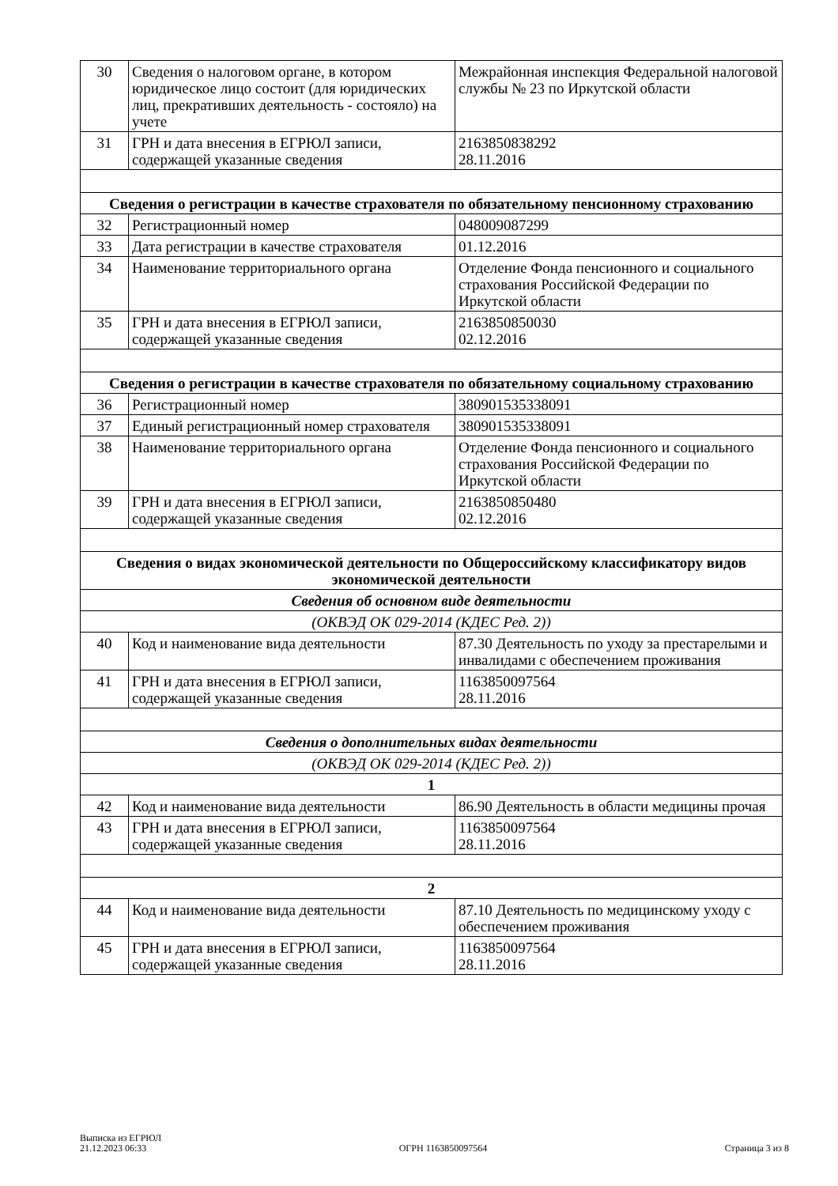| 30 | Сведения о налоговом органе, в котором юридическое лицо состоит (для юридических лиц, прекративших деятельность - состояло) на учете | Межрайонная инспекция Федеральной налоговой службы № 23 по Иркутской области |
| 31 | ГРН и дата внесения в ЕГРЮЛ записи, содержащей указанные сведения | 2163850838292 28.11.2016 |
| Сведения о регистрации в качестве страхователя по обязательному пенсионному страхованию | | |
| 32 | Регистрационный номер | 048009087299 |
| 33 | Дата регистрации в качестве страхователя | 01.12.2016 |
| 34 | Наименование территориального органа | Отделение Фонда пенсионного и социального страхования Российской Федерации по Иркутской области |
| 35 | ГРН и дата внесения в ЕГРЮЛ записи, содержащей указанные сведения | 2163850850030 02.12.2016 |
| Сведения о регистрации в качестве страхователя по обязательному социальному страхованию | | |
| 36 | Регистрационный номер | 380901535338091 |
| 37 | Единый регистрационный номер страхователя | 380901535338091 |
| 38 | Наименование территориального органа | Отделение Фонда пенсионного и социального страхования Российской Федерации по Иркутской области |
| 39 | ГРН и дата внесения в ЕГРЮЛ записи, содержащей указанные сведения | 2163850850480 02.12.2016 |
| Сведения о видах экономической деятельности по Общероссийскому классификатору видов экономической деятельности | | |
| Сведения об основном виде деятельности | | |
| (ОКВЭД ОК 029-2014 (КДЕС Ред. 2)) | | |
| 40 | Код и наименование вида деятельности | 87.30 Деятельность по уходу за престарелыми и инвалидами с обеспечением проживания |
| 41 | ГРН и дата внесения в ЕГРЮЛ записи, содержащей указанные сведения | 1163850097564 28.11.2016 |
| Сведения о дополнительных видах деятельности | | |
| (ОКВЭД ОК 029-2014 (КДЕС Ред. 2)) | | |
| 1 | | |
| 42 | Код и наименование вида деятельности | 86.90 Деятельность в области медицины прочая |
| 43 | ГРН и дата внесения в ЕГРЮЛ записи, содержащей указанные сведения | 1163850097564 28.11.2016 |
| 2 | | |
| 44 | Код и наименование вида деятельности | 87.10 Деятельность по медицинскому уходу с обеспечением проживания |
| 45 | ГРН и дата внесения в ЕГРЮЛ записи, содержащей указанные сведения | 1163850097564 28.11.2016 |
Выписка из ЕГРЮЛ
21.12.2023 06:33
ОГРН 1163850097564
Страница 3 из 8